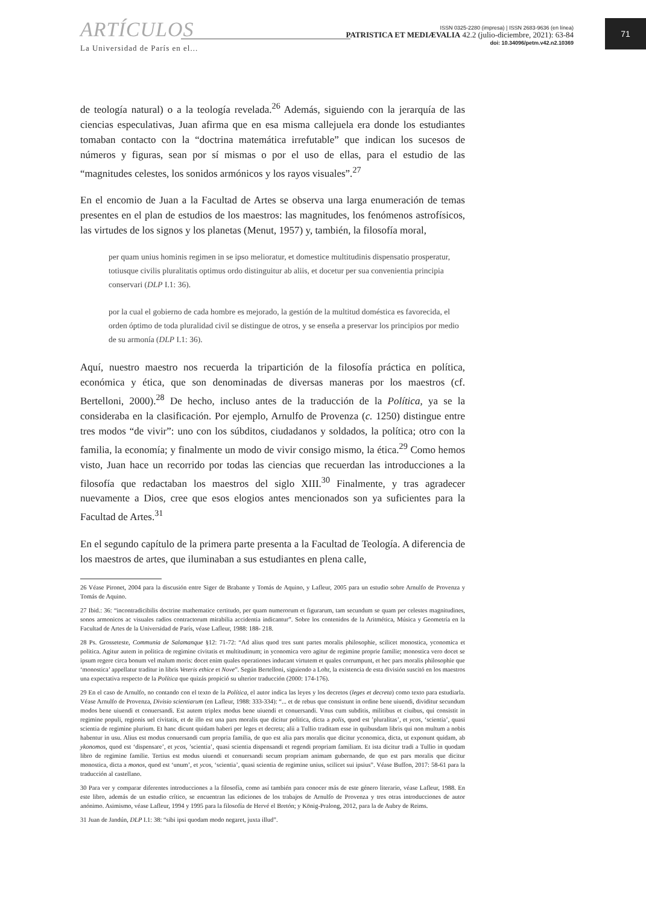ARTÍCULOS
La Universidad de París en el...
ISSN 0325-2280 (impresa) | ISSN 2683-9636 (en línea)
PATRISTICA ET MEDIÆVALIA 42.2 (julio-diciembre, 2021): 63-84
doi: 10.34096/petm.v42.n2.10369
71
de teología natural) o a la teología revelada.<sup>26</sup> Además, siguiendo con la jerarquía de las ciencias especulativas, Juan afirma que en esa misma callejuela era donde los estudiantes tomaban contacto con la “doctrina matemática irrefutable” que indican los sucesos de números y figuras, sean por sí mismas o por el uso de ellas, para el estudio de las “magnitudes celestes, los sonidos armónicos y los rayos visuales”.<sup>27</sup>
En el encomio de Juan a la Facultad de Artes se observa una larga enumeración de temas presentes en el plan de estudios de los maestros: las magnitudes, los fenómenos astrofísicos, las virtudes de los signos y los planetas (Menut, 1957) y, también, la filosofía moral,
per quam unius hominis regimen in se ipso melioratur, et domestice multitudinis dispensatio prosperatur, totiusque civilis pluralitatis optimus ordo distinguitur ab aliis, et docetur per sua convenientia principia conservari (DLP I.1: 36).
por la cual el gobierno de cada hombre es mejorado, la gestión de la multitud doméstica es favorecida, el orden óptimo de toda pluralidad civil se distingue de otros, y se enseña a preservar los principios por medio de su armonía (DLP I.1: 36).
Aquí, nuestro maestro nos recuerda la tripartición de la filosofía práctica en política, económica y ética, que son denominadas de diversas maneras por los maestros (cf. Bertelloni, 2000).<sup>28</sup> De hecho, incluso antes de la traducción de la Política, ya se la consideraba en la clasificación. Por ejemplo, Arnulfo de Provenza (c. 1250) distingue entre tres modos “de vivir”: uno con los súbditos, ciudadanos y soldados, la política; otro con la familia, la economía; y finalmente un modo de vivir consigo mismo, la ética.<sup>29</sup> Como hemos visto, Juan hace un recorrido por todas las ciencias que recuerdan las introducciones a la filosofía que redactaban los maestros del siglo XIII.<sup>30</sup> Finalmente, y tras agradecer nuevamente a Dios, cree que esos elogios antes mencionados son ya suficientes para la Facultad de Artes.<sup>31</sup>
En el segundo capítulo de la primera parte presenta a la Facultad de Teología. A diferencia de los maestros de artes, que iluminaban a sus estudiantes en plena calle,
26 Véase Pironet, 2004 para la discusión entre Siger de Brabante y Tomás de Aquino, y Lafleur, 2005 para un estudio sobre Arnulfo de Provenza y Tomás de Aquino.
27 Ibid.: 36: “incontradicibilis doctrine mathematice certitudo, per quam numerorum et figurarum, tam secundum se quam per celestes magnitudines, sonos armonicos ac visuales radios contractorum mirabilia accidentia indicantur”. Sobre los contenidos de la Aritmética, Música y Geometría en la Facultad de Artes de la Universidad de París, véase Lafleur, 1988: 188- 218.
28 Ps. Grosseteste, Communia de Salamanque §12: 71-72: “Ad alius quod tres sunt partes moralis philosophie, scilicet monostica, yconomica et politica. Agitur autem in politica de regimine civitatis et multitudinum; in yconomica vero agitur de regimine proprie familie; monostica vero docet se ipsum regere circa bonum vel malum moris: docet enim quales operationes inducant virtutem et quales corrumpunt, et hec pars moralis philosophie que ‘monostica’ appellatur traditur in libris Veteris ethice et Nove”. Según Bertelloni, siguiendo a Lohr, la existencia de esta división suscitó en los maestros una expectativa respecto de la Política que quizás propició su ulterior traducción (2000: 174-176).
29 En el caso de Arnulfo, no contando con el texto de la Política, el autor indica las leyes y los decretos (leges et decreta) como texto para estudiarla. Véase Arnulfo de Provenza, Divisio scientiarum (en Lafleur, 1988: 333-334): “... et de rebus que consistunt in ordine bene uiuendi, dividitur secundum modos bene uiuendi et conuersandi. Est autem triplex modus bene uiuendi et conuersandi. Vnus cum subditis, militibus et ciuibus, qui consistit in regimine populi, regionis uel civitatis, et de illo est una pars moralis que dicitur politica, dicta a polis, quod est ’pluralitas’, et ycos, ‘scientia’, quasi scientia de regimine plurium. Et hanc dicunt quidam haberi per leges et decreta; alii a Tullio traditam esse in quibusdam libris qui non multum a nobis habentur in usu. Alius est modus conuersandi cum propria familia, de quo est alia pars moralis que dicitur yconomica, dicta, ut exponunt quidam, ab ykonomos, quod est ‘dispensare’, et ycos, ’scientia’, quasi scientia dispensandi et regendi propriam familiam. Et ista dicitur tradi a Tullio in quodam libro de regimine familie. Tertius est modus uiuendi et conuersandi secum propriam animam gubernando, de quo est pars moralis que dicitur monostica, dicta a monos, quod est ‘unum’, et ycos, ‘scientia’, quasi scientia de regimine unius, scilicet sui ipsius”. Véase Buffon, 2017: 58-61 para la traducción al castellano.
30 Para ver y comparar diferentes introducciones a la filosofía, como así también para conocer más de este género literario, véase Lafleur, 1988. En este libro, además de un estudio crítico, se encuentran las ediciones de los trabajos de Arnulfo de Provenza y tres otras introducciones de autor anónimo. Asimismo, véase Lafleur, 1994 y 1995 para la filosofía de Hervé el Bretón; y König-Pralong, 2012, para la de Aubry de Reims.
31 Juan de Jandún, DLP I.1: 38: “sibi ipsi quodam modo negaret, juxta illud”.